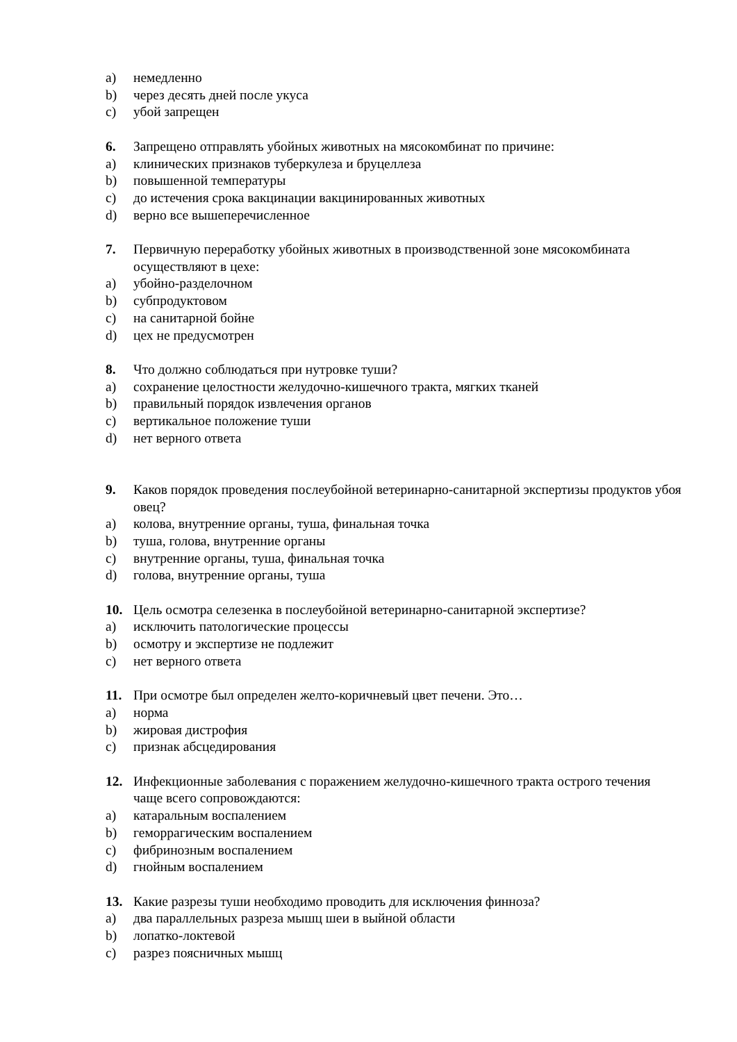a) немедленно
b) через десять дней после укуса
c) убой запрещен
6. Запрещено отправлять убойных животных на мясокомбинат по причине:
a) клинических признаков туберкулеза и бруцеллеза
b) повышенной температуры
c) до истечения срока вакцинации вакцинированных животных
d) верно все вышеперечисленное
7. Первичную переработку убойных животных в производственной зоне мясокомбината осуществляют в цехе:
a) убойно-разделочном
b) субпродуктовом
c) на санитарной бойне
d) цех не предусмотрен
8. Что должно соблюдаться при нутровке туши?
a) сохранение целостности желудочно-кишечного тракта, мягких тканей
b) правильный порядок извлечения органов
c) вертикальное положение туши
d) нет верного ответа
9. Каков порядок проведения послеубойной ветеринарно-санитарной экспертизы продуктов убоя овец?
a) колова, внутренние органы, туша, финальная точка
b) туша, голова, внутренние органы
c) внутренние органы, туша, финальная точка
d) голова, внутренние органы, туша
10. Цель осмотра селезенка в послеубойной ветеринарно-санитарной экспертизе?
a) исключить патологические процессы
b) осмотру и экспертизе не подлежит
c) нет верного ответа
11. При осмотре был определен желто-коричневый цвет печени. Это…
a) норма
b) жировая дистрофия
c) признак абсцедирования
12. Инфекционные заболевания с поражением желудочно-кишечного тракта острого течения чаще всего сопровождаются:
a) катаральным воспалением
b) геморрагическим воспалением
c) фибринозным воспалением
d) гнойным воспалением
13. Какие разрезы туши необходимо проводить для исключения финноза?
a) два параллельных разреза мышц шеи в выйной области
b) лопатко-локтевой
c) разрез поясничных мышц